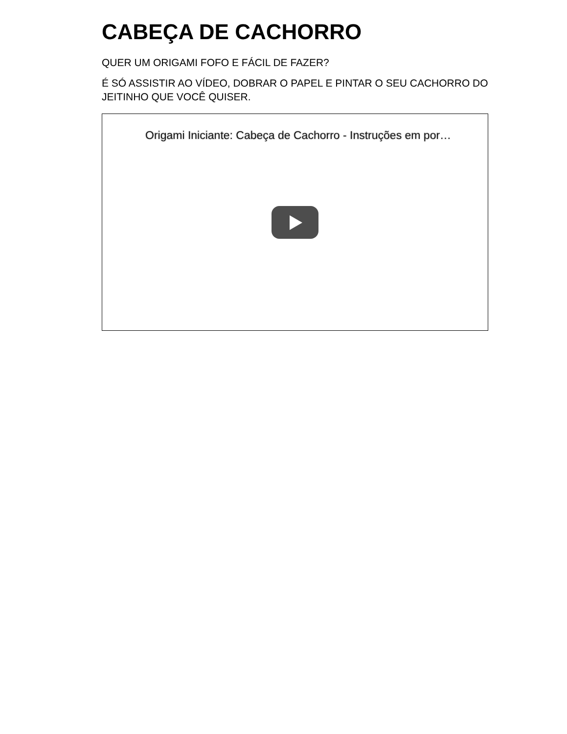CABEÇA DE CACHORRO
QUER UM ORIGAMI FOFO E FÁCIL DE FAZER?
É SÓ ASSISTIR AO VÍDEO, DOBRAR O PAPEL E PINTAR O SEU CACHORRO DO JEITINHO QUE VOCÊ QUISER.
Origami Iniciante: Cabeça de Cachorro - Instruções em por…